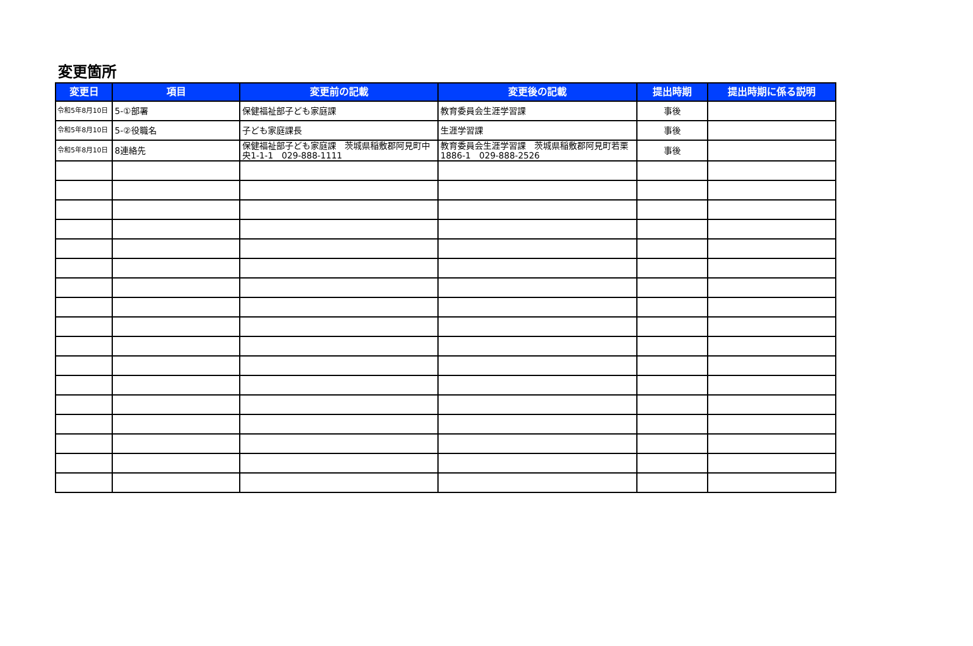変更箇所
| 変更日 | 項目 | 変更前の記載 | 変更後の記載 | 提出時期 | 提出時期に係る説明 |
| --- | --- | --- | --- | --- | --- |
| 令和5年8月10日 | 5-①部署 | 保健福祉部子ども家庭課 | 教育委員会生涯学習課 | 事後 | |
| 令和5年8月10日 | 5-②役職名 | 子ども家庭課長 | 生涯学習課 | 事後 | |
| 令和5年8月10日 | 8連絡先 | 保健福祉部子ども家庭課 茨城県稲敷郡阿見町中央1-1-1 029-888-1111 | 教育委員会生涯学習課 茨城県稲敷郡阿見町若栗1886-1 029-888-2526 | 事後 | |